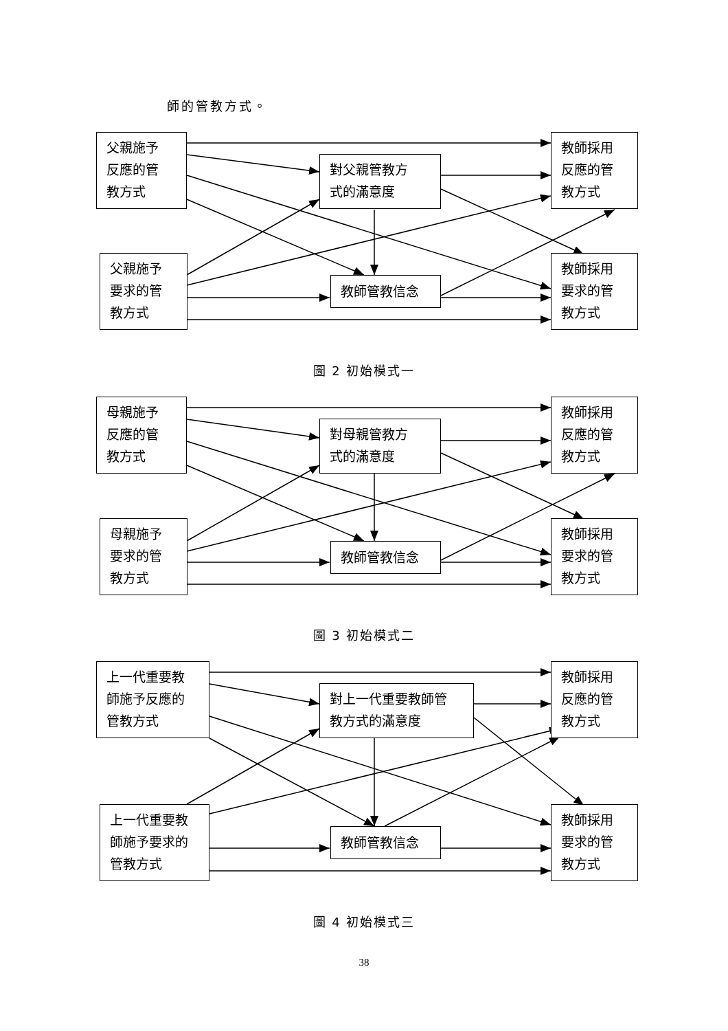師的管教方式。
父親施予
反應的管
教方式
父親施予
要求的管
教方式
對父親管教方
式的滿意度
教師管教信念
教師採用
反應的管
教方式
教師採用
要求的管
教方式
圖 2 初始模式一
母親施予
反應的管
教方式
母親施予
要求的管
教方式
對母親管教方
式的滿意度
教師管教信念
教師採用
反應的管
教方式
教師採用
要求的管
教方式
圖 3 初始模式二
上一代重要教
師施予反應的
管教方式
上一代重要教
師施予要求的
管教方式
對上一代重要教師管
教方式的滿意度
教師管教信念
教師採用
反應的管
教方式
教師採用
要求的管
教方式
圖 4 初始模式三
38